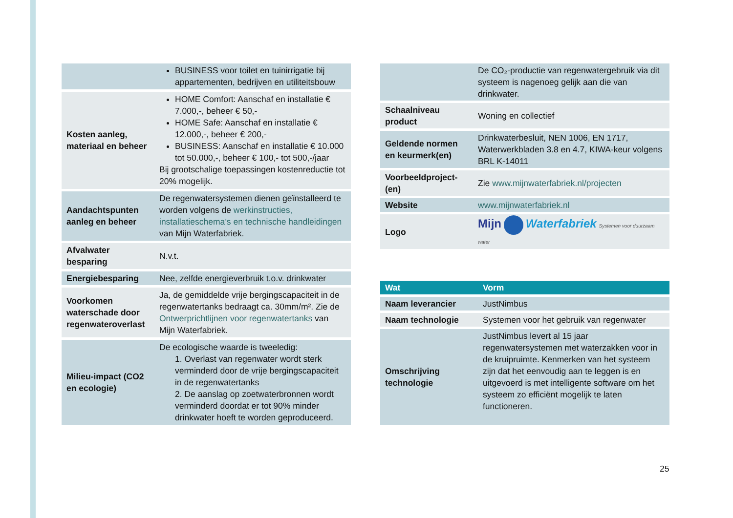| | BUSINESS voor toilet en tuinirrigatie bij appartementen, bedrijven en utiliteitsbouw |
| Kosten aanleg, materiaal en beheer | HOME Comfort: Aanschaf en installatie € 7.000,-, beheer € 50,- HOME Safe: Aanschaf en installatie € 12.000,-, beheer € 200,- BUSINESS: Aanschaf en installatie € 10.000 tot 50.000,-, beheer € 100,- tot 500,-/jaar Bij grootschalige toepassingen kostenreductie tot 20% mogelijk. |
| Aandachtspunten aanleg en beheer | De regenwatersystemen dienen geïnstalleerd te worden volgens de werkinstructies, installatieschema’s en technische handleidingen van Mijn Waterfabriek. |
| Afvalwater besparing | N.v.t. |
| Energiebesparing | Nee, zelfde energieverbruik t.o.v. drinkwater |
| Voorkomen waterschade door regenwateroverlast | Ja, de gemiddelde vrije bergingscapaciteit in de regenwatertanks bedraagt ca. 30mm/m². Zie de Ontwerprichtlijnen voor regenwatertanks van Mijn Waterfabriek. |
| Milieu-impact (CO2 en ecologie) | De ecologische waarde is tweeledig: 1. Overlast van regenwater wordt sterk verminderd door de vrije bergingscapaciteit in de regenwatertanks 2. De aanslag op zoetwaterbronnen wordt verminderd doordat er tot 90% minder drinkwater hoeft te worden geproduceerd. |
| | De CO₂-productie van regenwatergebruik via dit systeem is nagenoeg gelijk aan die van drinkwater. |
| Schaalniveau product | Woning en collectief |
| Geldende normen en keurmerk(en) | Drinkwaterbesluit, NEN 1006, EN 1717, Waterwerkbladen 3.8 en 4.7, KIWA-keur volgens BRL K-14011 |
| Voorbeeldproject-(en) | Zie www.mijnwaterfabriek.nl/projecten |
| Website | www.mijnwaterfabriek.nl |
| Logo | Mijn Waterfabriek Systemen voor duurzaam water |
| Wat | Vorm |
| --- | --- |
| Naam leverancier | JustNimbus |
| Naam technologie | Systemen voor het gebruik van regenwater |
| Omschrijving technologie | JustNimbus levert al 15 jaar regenwatersystemen met waterzakken voor in de kruipruimte. Kenmerken van het systeem zijn dat het eenvoudig aan te leggen is en uitgevoerd is met intelligente software om het systeem zo efficiënt mogelijk te laten functioneren. |
25